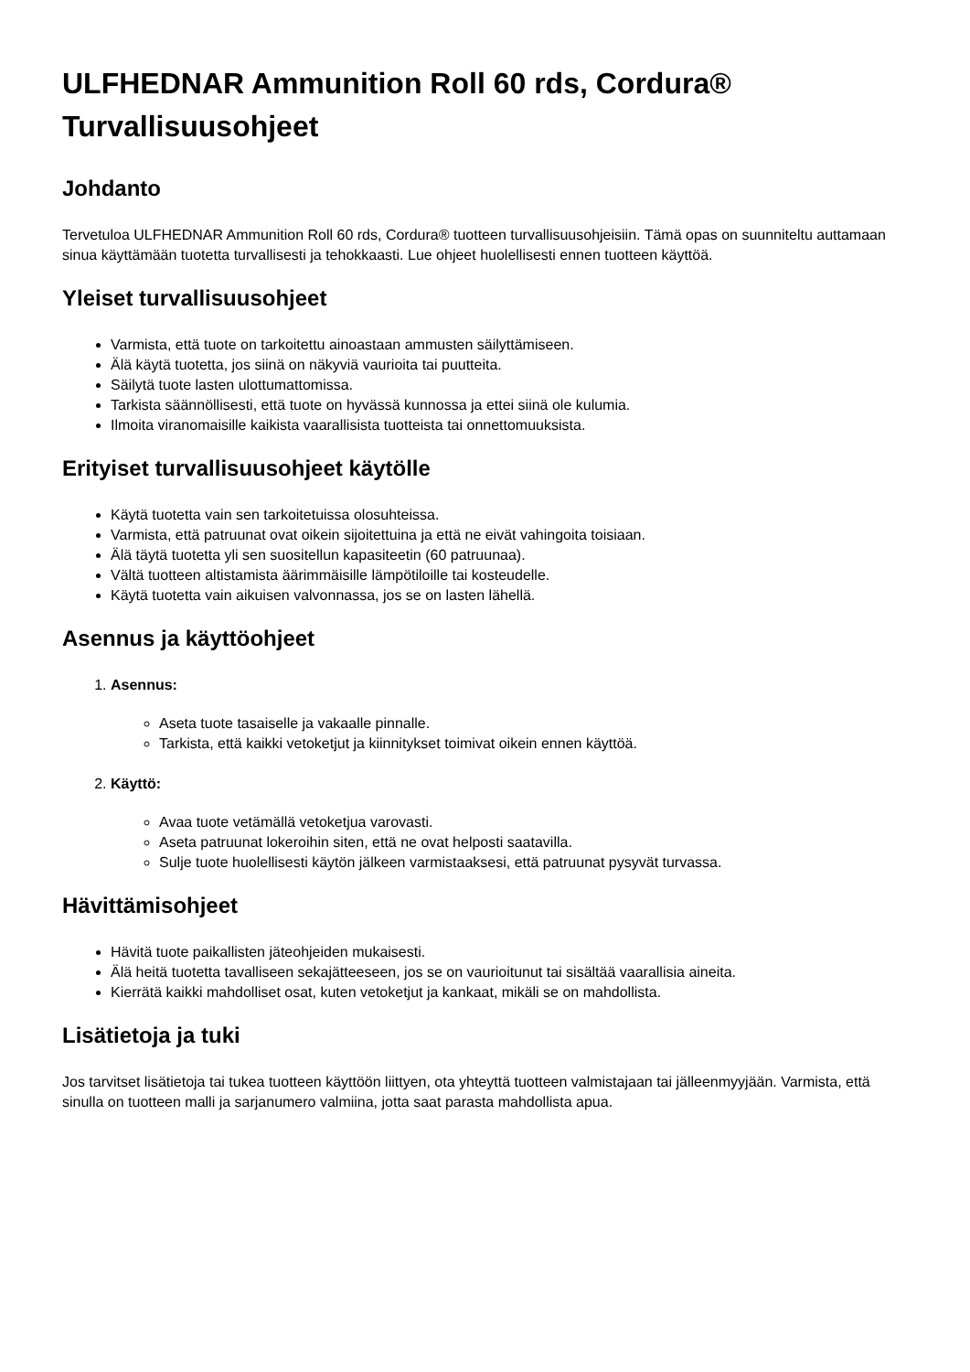ULFHEDNAR Ammunition Roll 60 rds, Cordura®
Turvallisuusohjeet
Johdanto
Tervetuloa ULFHEDNAR Ammunition Roll 60 rds, Cordura® tuotteen turvallisuusohjeisiin. Tämä opas on suunniteltu auttamaan sinua käyttämään tuotetta turvallisesti ja tehokkaasti. Lue ohjeet huolellisesti ennen tuotteen käyttöä.
Yleiset turvallisuusohjeet
Varmista, että tuote on tarkoitettu ainoastaan ammusten säilyttämiseen.
Älä käytä tuotetta, jos siinä on näkyviä vaurioita tai puutteita.
Säilytä tuote lasten ulottumattomissa.
Tarkista säännöllisesti, että tuote on hyvässä kunnossa ja ettei siinä ole kulumia.
Ilmoita viranomaisille kaikista vaarallisista tuotteista tai onnettomuuksista.
Erityiset turvallisuusohjeet käytölle
Käytä tuotetta vain sen tarkoitetuissa olosuhteissa.
Varmista, että patruunat ovat oikein sijoitettuina ja että ne eivät vahingoita toisiaan.
Älä täytä tuotetta yli sen suositellun kapasiteetin (60 patruunaa).
Vältä tuotteen altistamista äärimmäisille lämpötiloille tai kosteudelle.
Käytä tuotetta vain aikuisen valvonnassa, jos se on lasten lähellä.
Asennus ja käyttöohjeet
1. Asennus:
Aseta tuote tasaiselle ja vakaalle pinnalle.
Tarkista, että kaikki vetoketjut ja kiinnitykset toimivat oikein ennen käyttöä.
2. Käyttö:
Avaa tuote vetämällä vetoketjua varovasti.
Aseta patruunat lokeroihin siten, että ne ovat helposti saatavilla.
Sulje tuote huolellisesti käytön jälkeen varmistaaksesi, että patruunat pysyvät turvassa.
Hävittämisohjeet
Hävitä tuote paikallisten jäteohjeiden mukaisesti.
Älä heitä tuotetta tavalliseen sekajätteeseen, jos se on vaurioitunut tai sisältää vaarallisia aineita.
Kierrätä kaikki mahdolliset osat, kuten vetoketjut ja kankaat, mikäli se on mahdollista.
Lisätietoja ja tuki
Jos tarvitset lisätietoja tai tukea tuotteen käyttöön liittyen, ota yhteyttä tuotteen valmistajaan tai jälleenmyyjään. Varmista, että sinulla on tuotteen malli ja sarjanumero valmiina, jotta saat parasta mahdollista apua.